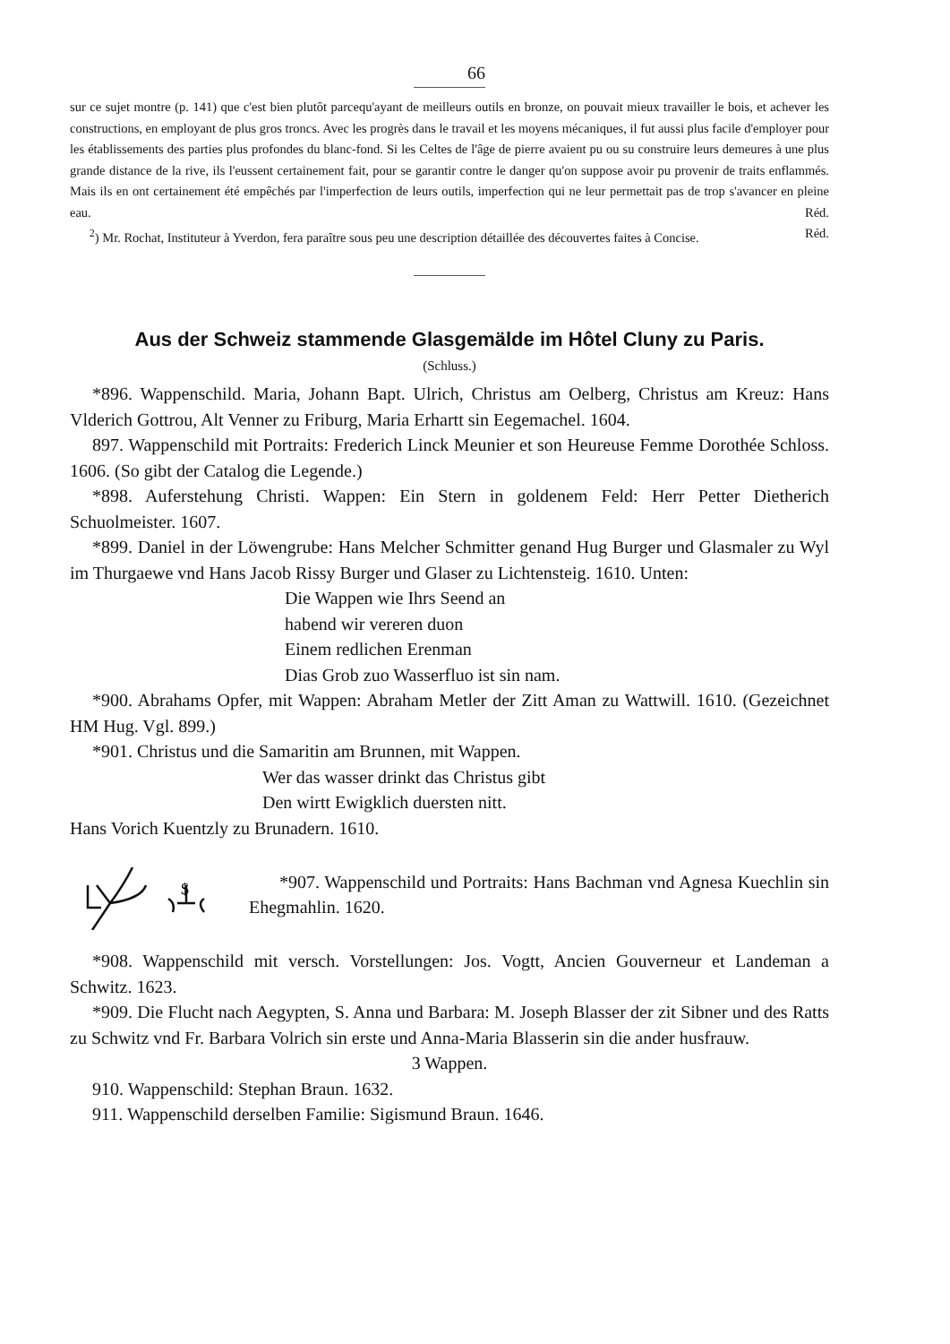66
sur ce sujet montre (p. 141) que c'est bien plutôt parcequ'ayant de meilleurs outils en bronze, on pouvait mieux travailler le bois, et achever les constructions, en employant de plus gros troncs. Avec les progrès dans le travail et les moyens mécaniques, il fut aussi plus facile d'employer pour les établissements des parties plus profondes du blanc-fond. Si les Celtes de l'âge de pierre avaient pu ou su construire leurs demeures à une plus grande distance de la rive, ils l'eussent certainement fait, pour se garantir contre le danger qu'on suppose avoir pu provenir de traits enflammés. Mais ils en ont certainement été empêchés par l'imperfection de leurs outils, imperfection qui ne leur permettait pas de trop s'avancer en pleine eau. Réd.
<sup>2</sup>) Mr. Rochat, Instituteur à Yverdon, fera paraître sous peu une description détaillée des découvertes faites à Concise. Réd.
Aus der Schweiz stammende Glasgemälde im Hôtel Cluny zu Paris.
(Schluss.)
*896. Wappenschild. Maria, Johann Bapt. Ulrich, Christus am Oelberg, Christus am Kreuz: Hans Vlderich Gottrou, Alt Venner zu Friburg, Maria Erhartt sin Eegemachel. 1604.
897. Wappenschild mit Portraits: Frederich Linck Meunier et son Heureuse Femme Dorothée Schloss. 1606. (So gibt der Catalog die Legende.)
*898. Auferstehung Christi. Wappen: Ein Stern in goldenem Feld: Herr Petter Dietherich Schuolmeister. 1607.
*899. Daniel in der Löwengrube: Hans Melcher Schmitter genand Hug Burger und Glasmaler zu Wyl im Thurgaewe vnd Hans Jacob Rissy Burger und Glaser zu Lichtensteig. 1610. Unten:
Die Wappen wie Ihrs Seend an
habend wir vereren duon
Einem redlichen Erenman
Dias Grob zuo Wasserfluo ist sin nam.
*900. Abrahams Opfer, mit Wappen: Abraham Metler der Zitt Aman zu Wattwill. 1610. (Gezeichnet HM Hug. Vgl. 899.)
*901. Christus und die Samaritin am Brunnen, mit Wappen.
Wer das wasser drinkt das Christus gibt
Den wirtt Ewigklich duersten nitt.
Hans Vorich Kuentzly zu Brunadern. 1610.
$
*907. Wappenschild und Portraits: Hans Bachman vnd Agnesa Kuechlin sin Ehegmahlin. 1620.
*908. Wappenschild mit versch. Vorstellungen: Jos. Vogtt, Ancien Gouverneur et Landeman a Schwitz. 1623.
*909. Die Flucht nach Aegypten, S. Anna und Barbara: M. Joseph Blasser der zit Sibner und des Ratts zu Schwitz vnd Fr. Barbara Volrich sin erste und Anna-Maria Blasserin sin die ander husfrauw.
3 Wappen.
910. Wappenschild: Stephan Braun. 1632.
911. Wappenschild derselben Familie: Sigismund Braun. 1646.